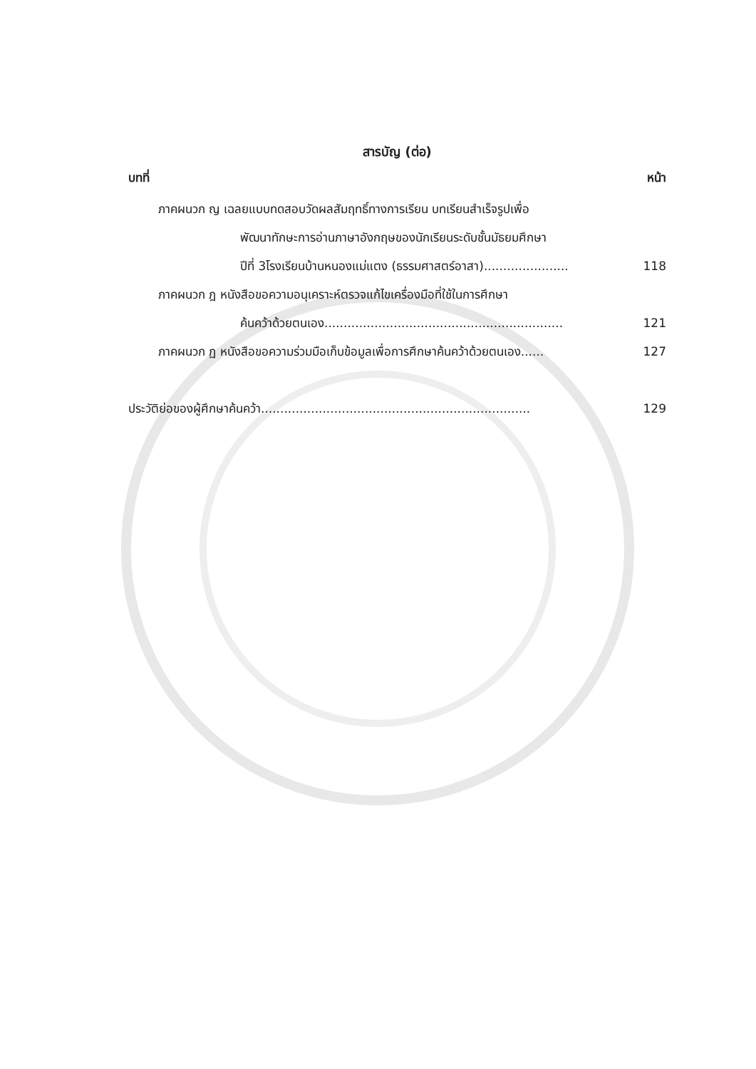สารบัญ (ต่อ)
บทที่ หน้า
ภาคผนวก ญ เฉลยแบบทดสอบวัดผลสัมฤทธิ์ทางการเรียน บทเรียนสำเร็จรูปเพื่อ
พัฒนาทักษะการอ่านภาษาอังกฤษของนักเรียนระดับชั้นมัธยมศึกษา
ปีที่ 3โรงเรียนบ้านหนองแม่แตง (ธรรมศาสตร์อาสา)...................... 118
ภาคผนวก ฎ หนังสือขอความอนุเคราะห์ตรวจแก้ไขเครื่องมือที่ใช้ในการศึกษา
ค้นคว้าด้วยตนเอง.............................................................. 121
ภาคผนวก ฏ หนังสือขอความร่วมมือเก็บข้อมูลเพื่อการศึกษาค้นคว้าด้วยตนเอง...... 127
ประวัติย่อของผู้ศึกษาค้นคว้า...................................................................... 129